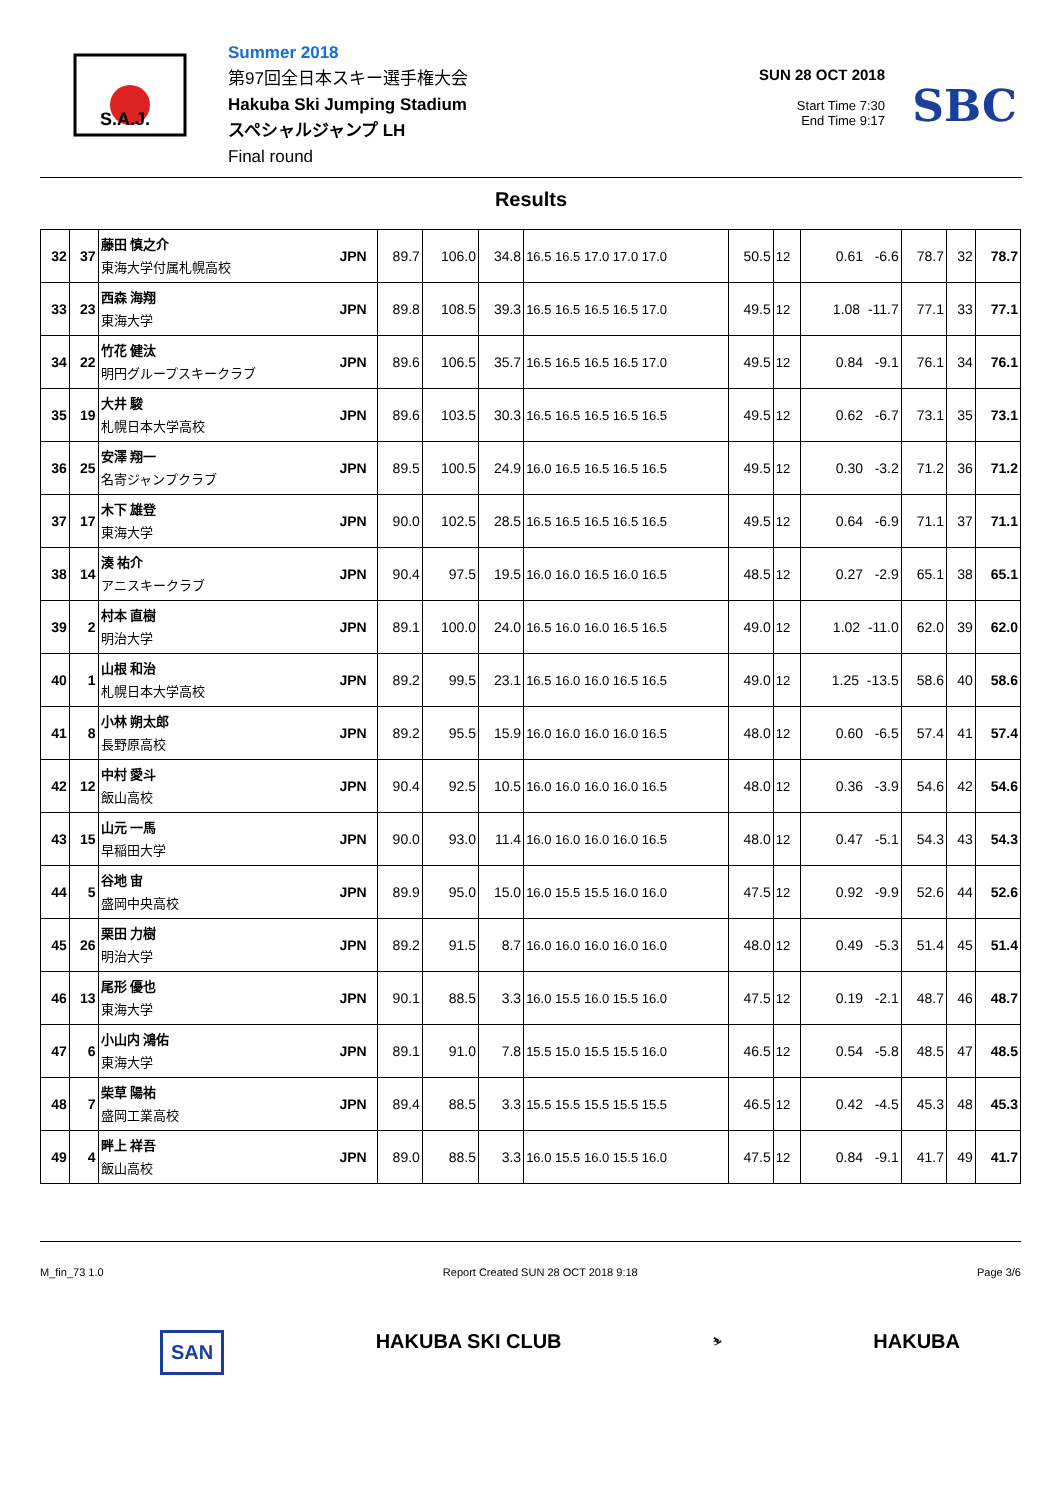S.A.J.
Summer 2018
第97回全日本スキー選手権大会
Hakuba Ski Jumping Stadium
スペシャルジャンプ LH
Final round
SUN 28 OCT 2018
Start Time 7:30
End Time 9:17
SBC
Results
| 32 | 37 | 藤田 慎之介 東海大学付属札幌高校 | JPN | 89.7 | 106.0 | 34.8 | 16.5 16.5 17.0 17.0 17.0 | 50.5 | 12 | 0.61 -6.6 | 78.7 | 32 | 78.7 |
| 33 | 23 | 西森 海翔 東海大学 | JPN | 89.8 | 108.5 | 39.3 | 16.5 16.5 16.5 16.5 17.0 | 49.5 | 12 | 1.08 -11.7 | 77.1 | 33 | 77.1 |
| 34 | 22 | 竹花 健汰 明円グループスキークラブ | JPN | 89.6 | 106.5 | 35.7 | 16.5 16.5 16.5 16.5 17.0 | 49.5 | 12 | 0.84 -9.1 | 76.1 | 34 | 76.1 |
| 35 | 19 | 大井 駿 札幌日本大学高校 | JPN | 89.6 | 103.5 | 30.3 | 16.5 16.5 16.5 16.5 16.5 | 49.5 | 12 | 0.62 -6.7 | 73.1 | 35 | 73.1 |
| 36 | 25 | 安澤 翔一 名寄ジャンプクラブ | JPN | 89.5 | 100.5 | 24.9 | 16.0 16.5 16.5 16.5 16.5 | 49.5 | 12 | 0.30 -3.2 | 71.2 | 36 | 71.2 |
| 37 | 17 | 木下 雄登 東海大学 | JPN | 90.0 | 102.5 | 28.5 | 16.5 16.5 16.5 16.5 16.5 | 49.5 | 12 | 0.64 -6.9 | 71.1 | 37 | 71.1 |
| 38 | 14 | 湊 祐介 アニスキークラブ | JPN | 90.4 | 97.5 | 19.5 | 16.0 16.0 16.5 16.0 16.5 | 48.5 | 12 | 0.27 -2.9 | 65.1 | 38 | 65.1 |
| 39 | 2 | 村本 直樹 明治大学 | JPN | 89.1 | 100.0 | 24.0 | 16.5 16.0 16.0 16.5 16.5 | 49.0 | 12 | 1.02 -11.0 | 62.0 | 39 | 62.0 |
| 40 | 1 | 山根 和治 札幌日本大学高校 | JPN | 89.2 | 99.5 | 23.1 | 16.5 16.0 16.0 16.5 16.5 | 49.0 | 12 | 1.25 -13.5 | 58.6 | 40 | 58.6 |
| 41 | 8 | 小林 朔太郎 長野原高校 | JPN | 89.2 | 95.5 | 15.9 | 16.0 16.0 16.0 16.0 16.5 | 48.0 | 12 | 0.60 -6.5 | 57.4 | 41 | 57.4 |
| 42 | 12 | 中村 愛斗 飯山高校 | JPN | 90.4 | 92.5 | 10.5 | 16.0 16.0 16.0 16.0 16.5 | 48.0 | 12 | 0.36 -3.9 | 54.6 | 42 | 54.6 |
| 43 | 15 | 山元 一馬 早稲田大学 | JPN | 90.0 | 93.0 | 11.4 | 16.0 16.0 16.0 16.0 16.5 | 48.0 | 12 | 0.47 -5.1 | 54.3 | 43 | 54.3 |
| 44 | 5 | 谷地 宙 盛岡中央高校 | JPN | 89.9 | 95.0 | 15.0 | 16.0 15.5 15.5 16.0 16.0 | 47.5 | 12 | 0.92 -9.9 | 52.6 | 44 | 52.6 |
| 45 | 26 | 栗田 力樹 明治大学 | JPN | 89.2 | 91.5 | 8.7 | 16.0 16.0 16.0 16.0 16.0 | 48.0 | 12 | 0.49 -5.3 | 51.4 | 45 | 51.4 |
| 46 | 13 | 尾形 優也 東海大学 | JPN | 90.1 | 88.5 | 3.3 | 16.0 15.5 16.0 15.5 16.0 | 47.5 | 12 | 0.19 -2.1 | 48.7 | 46 | 48.7 |
| 47 | 6 | 小山内 鴻佑 東海大学 | JPN | 89.1 | 91.0 | 7.8 | 15.5 15.0 15.5 15.5 16.0 | 46.5 | 12 | 0.54 -5.8 | 48.5 | 47 | 48.5 |
| 48 | 7 | 柴草 陽祐 盛岡工業高校 | JPN | 89.4 | 88.5 | 3.3 | 15.5 15.5 15.5 15.5 15.5 | 46.5 | 12 | 0.42 -4.5 | 45.3 | 48 | 45.3 |
| 49 | 4 | 畔上 祥吾 飯山高校 | JPN | 89.0 | 88.5 | 3.3 | 16.0 15.5 16.0 15.5 16.0 | 47.5 | 12 | 0.84 -9.1 | 41.7 | 49 | 41.7 |
M_fin_73 1.0 Report Created SUN 28 OCT 2018 9:18 Page 3/6
SAN HAKUBA SKI CLUB ⛷ HAKUBA